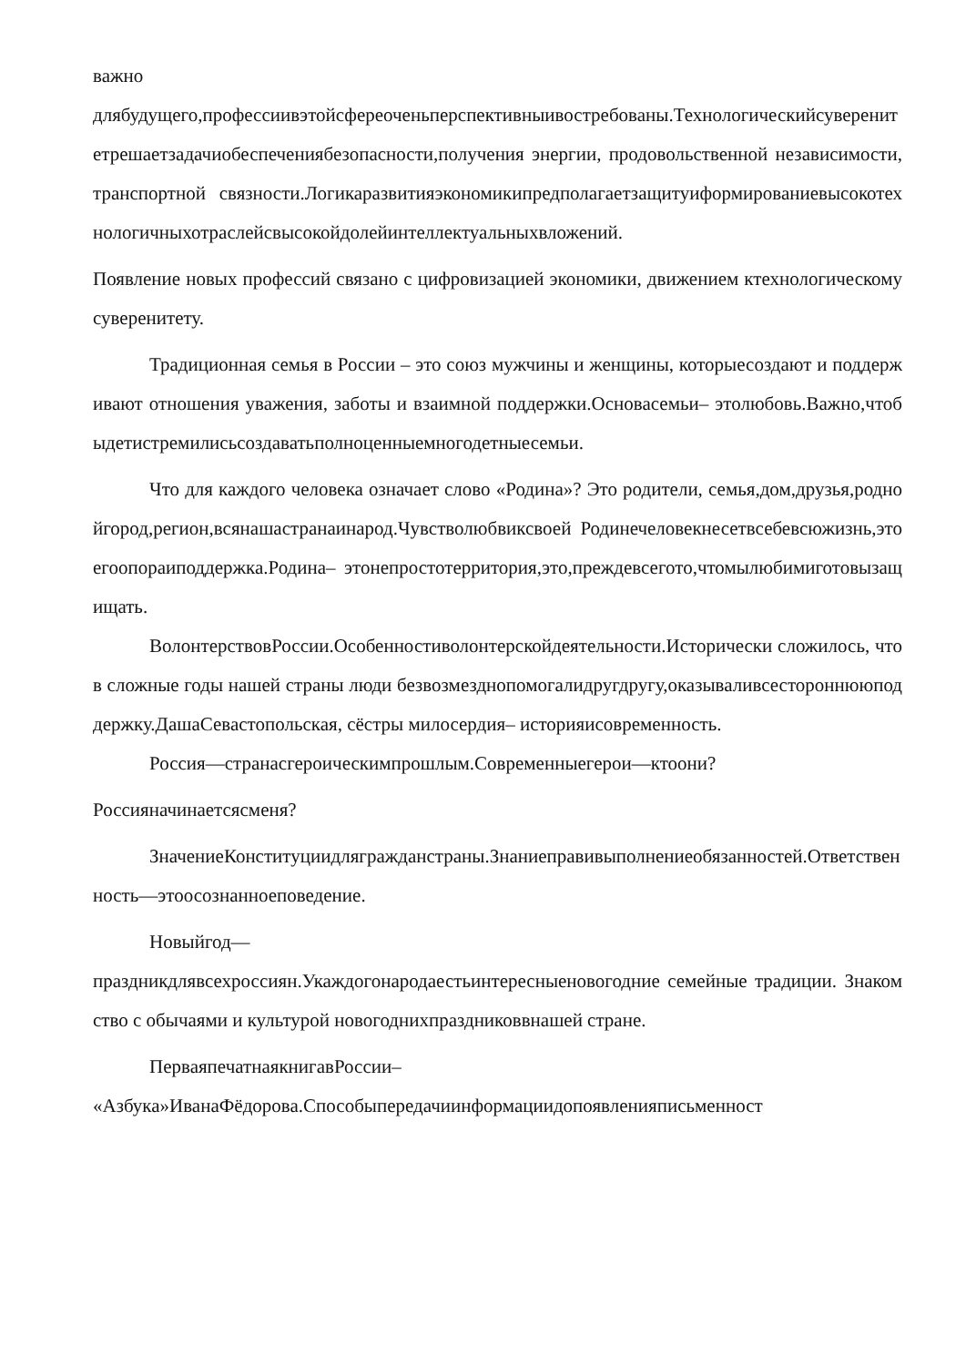важно
длябудущего,профессиивэтойсфереоченьперспективныивостребованы.Технологическийсуверенитетрешаетзадачиобеспечениябезопасности,получения энергии, продовольственной независимости, транспортной связности.Логикаразвитияэкономикипредполагаетзащитуиформированиевысокотехнологичныхотраслейсвысокойдолейинтеллектуальныхвложений.
Появление новых профессий связано с цифровизацией экономики, движением ктехнологическому суверенитету.
Традиционная семья в России – это союз мужчины и женщины, которыесоздают и поддерживают отношения уважения, заботы и взаимной поддержки.Основасемьи– этолюбовь.Важно,чтобыдетистремилисьсоздаватьполноценныемногодетныесемьи.
Что для каждого человека означает слово «Родина»? Это родители, семья,дом,друзья,роднойгород,регион,всянашастранаинарод.Чувстволюбвиксвоей Родинечеловекнесетвсебевсюжизнь,этоегоопораиподдержка.Родина– этонепростотерритория,это,преждевсегото,чтомылюбимиготовызащищать.
ВолонтерствовРоссии.Особенностиволонтерскойдеятельности.Исторически сложилось, что в сложные годы нашей страны люди безвозмезднопомогалидругдругу,оказываливсестороннююподдержку.ДашаСевастопольская, сёстры милосердия– историяисовременность.
Россия—странасгероическимпрошлым.Современныегерои—ктоони?
Россияначинаетсясменя?
ЗначениеКонституциидлягражданстраны.Знаниеправивыполнениеобязанностей.Ответственность—этоосознанноеповедение.
Новыйгод—
праздникдлявсехроссиян.Укаждогонародаестьинтересныеновогодние семейные традиции. Знакомство с обычаями и культурой новогоднихпраздниковвнашей стране.
ПерваяпечатнаякнигавРоссии–
«Азбука»ИванаФёдорова.Способыпередачиинформациидопоявленияписьменност